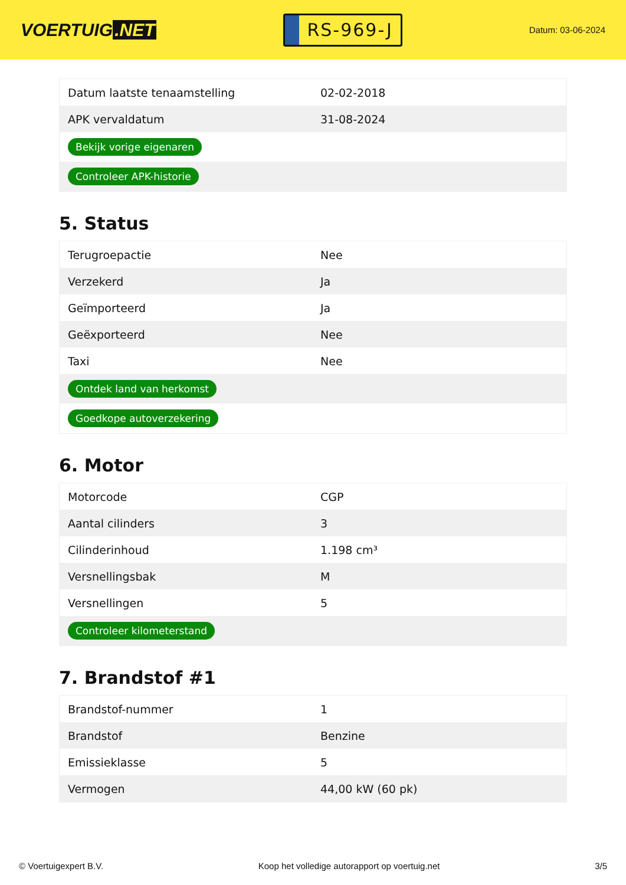VOERTUIG.NET
RS-969-J
Datum: 03-06-2024
| Datum laatste tenaamstelling | 02-02-2018 |
| APK vervaldatum | 31-08-2024 |
| Bekijk vorige eigenaren | |
| Controleer APK-historie | |
5. Status
| Terugroepactie | Nee |
| Verzekerd | Ja |
| Geïmporteerd | Ja |
| Geëxporteerd | Nee |
| Taxi | Nee |
| Ontdek land van herkomst | |
| Goedkope autoverzekering | |
6. Motor
| Motorcode | CGP |
| Aantal cilinders | 3 |
| Cilinderinhoud | 1.198 cm³ |
| Versnellingsbak | M |
| Versnellingen | 5 |
| Controleer kilometerstand | |
7. Brandstof #1
| Brandstof-nummer | 1 |
| Brandstof | Benzine |
| Emissieklasse | 5 |
| Vermogen | 44,00 kW (60 pk) |
© Voertuigexpert B.V. Koop het volledige autorapport op voertuig.net 3/5